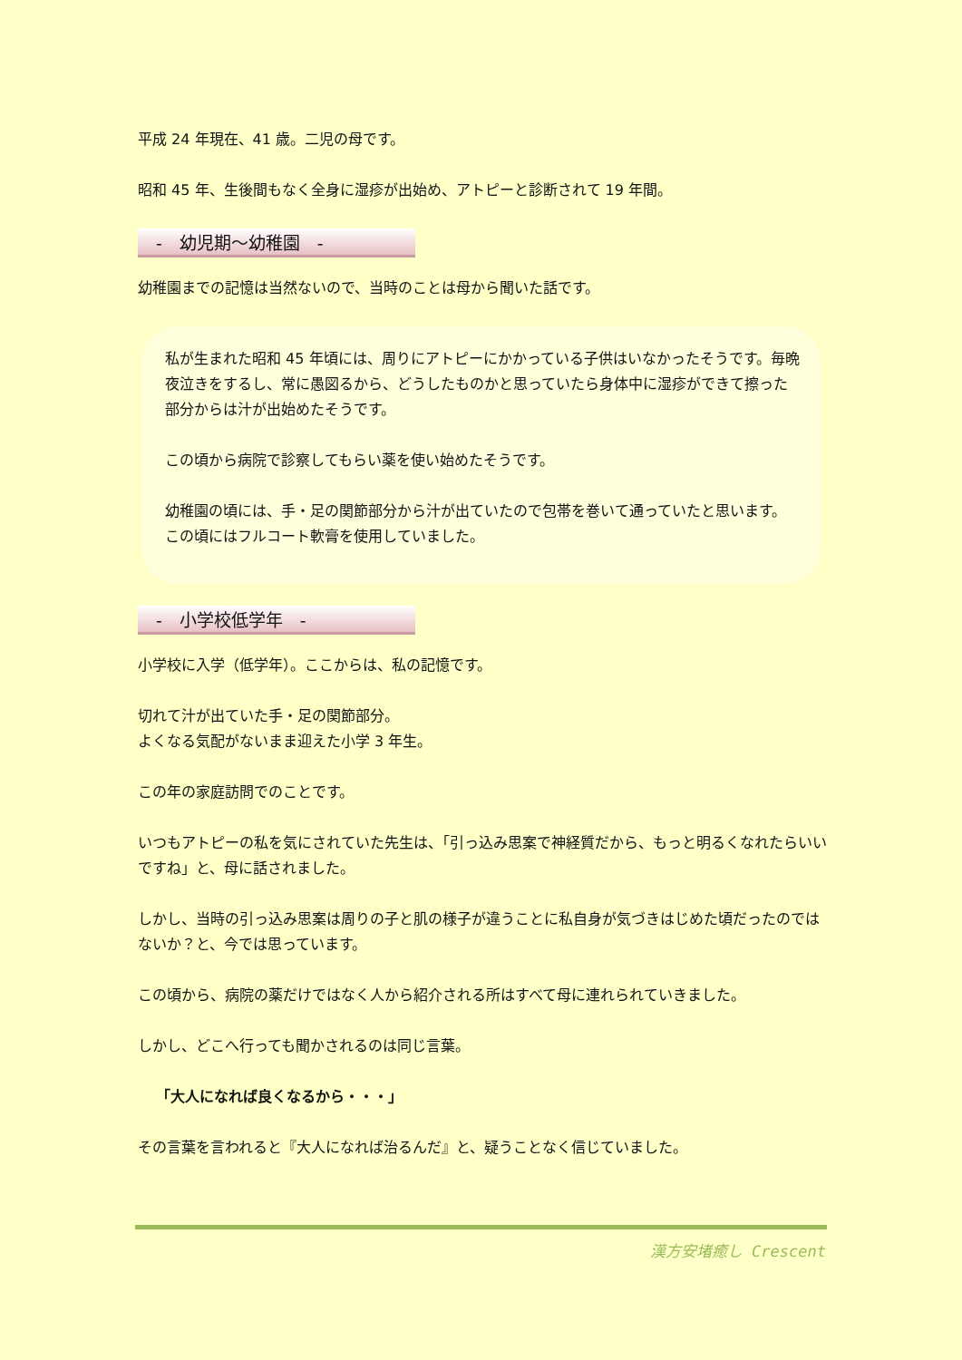平成 24 年現在、41 歳。二児の母です。
昭和 45 年、生後間もなく全身に湿疹が出始め、アトピーと診断されて 19 年間。
-　幼児期～幼稚園　-
幼稚園までの記憶は当然ないので、当時のことは母から聞いた話です。
私が生まれた昭和 45 年頃には、周りにアトピーにかかっている子供はいなかったそうです。毎晩夜泣きをするし、常に愚図るから、どうしたものかと思っていたら身体中に湿疹ができて擦った部分からは汁が出始めたそうです。
この頃から病院で診察してもらい薬を使い始めたそうです。
幼稚園の頃には、手・足の関節部分から汁が出ていたので包帯を巻いて通っていたと思います。この頃にはフルコート軟膏を使用していました。
-　小学校低学年　-
小学校に入学（低学年）。ここからは、私の記憶です。
切れて汁が出ていた手・足の関節部分。
よくなる気配がないまま迎えた小学 3 年生。
この年の家庭訪問でのことです。
いつもアトピーの私を気にされていた先生は、「引っ込み思案で神経質だから、もっと明るくなれたらいいですね」と、母に話されました。
しかし、当時の引っ込み思案は周りの子と肌の様子が違うことに私自身が気づきはじめた頃だったのではないか？と、今では思っています。
この頃から、病院の薬だけではなく人から紹介される所はすべて母に連れられていきました。
しかし、どこへ行っても聞かされるのは同じ言葉。
「大人になれば良くなるから・・・」
その言葉を言われると『大人になれば治るんだ』と、疑うことなく信じていました。
漢方安堵癒し Crescent